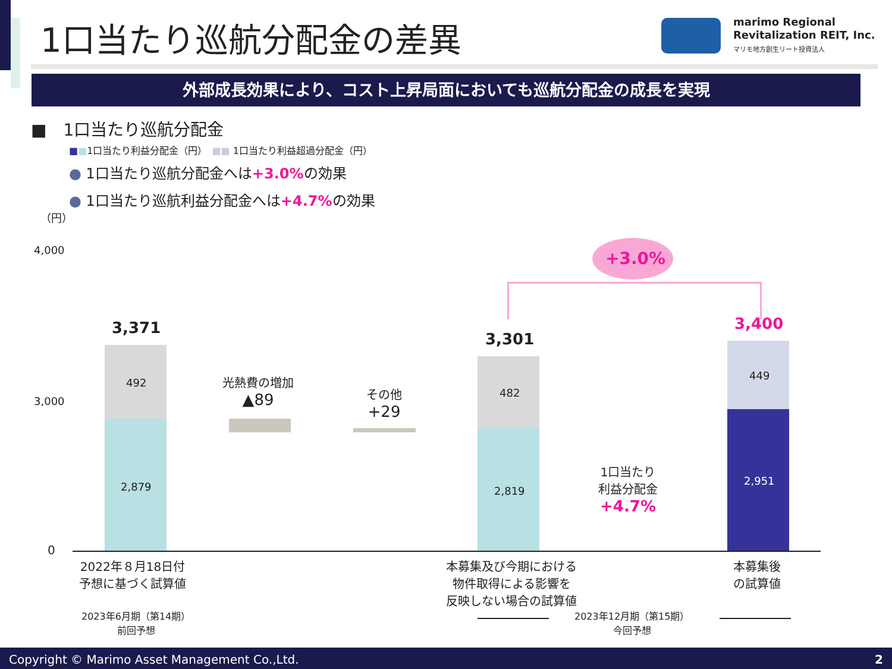1口当たり巡航分配金の差異
marimo Regional
Revitalization REIT, Inc.
マリモ地方創生リート投資法人
外部成長効果により、コスト上昇局面においても巡航分配金の成長を実現
■　1口当たり巡航分配金
■■1口当たり利益分配金（円）　■■ 1口当たり利益超過分配金（円）
● 1口当たり巡航分配金へは+3.0% の効果
● 1口当たり巡航利益分配金へは+4.7% の効果
（円）
4,000
3,000
0
3,371
492
2,879
光熱費の増加
▲89
その他
+29
3,301
482
2,819
+3.0%
1口当たり
利益分配金
+4.7%
3,400
449
2,951
2022年８月18日付
予想に基づく試算値
本募集及び今期における
物件取得による影響を
反映しない場合の試算値
本募集後
の試算値
2023年6月期（第14期）
前回予想
2023年12月期（第15期）
今回予想
Copyright © Marimo Asset Management Co.,Ltd. 2